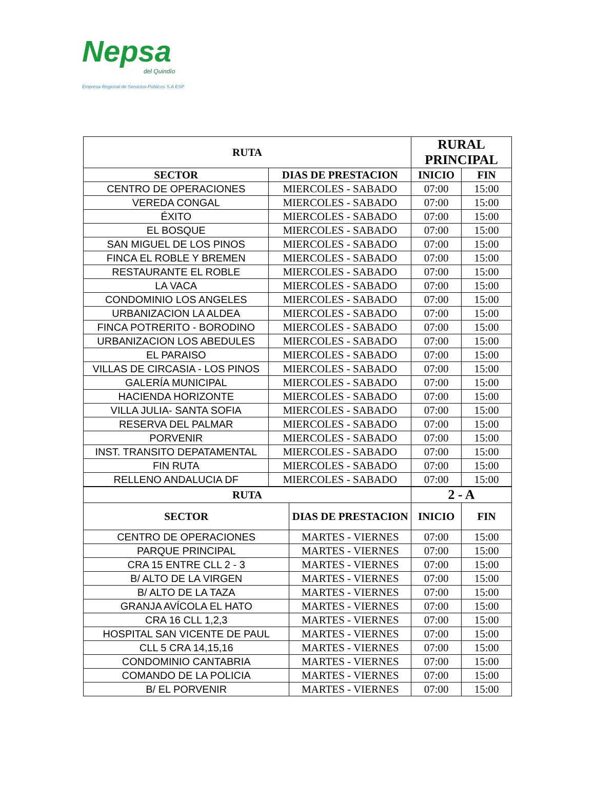Nepsa
del Quindío
Empresa Regional de Servicios Públicos S.A ESP
| RUTA | | RURAL PRINCIPAL | |
| --- | --- | --- | --- |
| SECTOR | DIAS DE PRESTACION | INICIO | FIN |
| CENTRO DE OPERACIONES | MIERCOLES - SABADO | 07:00 | 15:00 |
| VEREDA CONGAL | MIERCOLES - SABADO | 07:00 | 15:00 |
| ÉXITO | MIERCOLES - SABADO | 07:00 | 15:00 |
| EL BOSQUE | MIERCOLES - SABADO | 07:00 | 15:00 |
| SAN MIGUEL DE LOS PINOS | MIERCOLES - SABADO | 07:00 | 15:00 |
| FINCA EL ROBLE Y BREMEN | MIERCOLES - SABADO | 07:00 | 15:00 |
| RESTAURANTE EL ROBLE | MIERCOLES - SABADO | 07:00 | 15:00 |
| LA VACA | MIERCOLES - SABADO | 07:00 | 15:00 |
| CONDOMINIO LOS ANGELES | MIERCOLES - SABADO | 07:00 | 15:00 |
| URBANIZACION LA ALDEA | MIERCOLES - SABADO | 07:00 | 15:00 |
| FINCA POTRERITO - BORODINO | MIERCOLES - SABADO | 07:00 | 15:00 |
| URBANIZACION LOS ABEDULES | MIERCOLES - SABADO | 07:00 | 15:00 |
| EL PARAISO | MIERCOLES - SABADO | 07:00 | 15:00 |
| VILLAS DE CIRCASIA - LOS PINOS | MIERCOLES - SABADO | 07:00 | 15:00 |
| GALERÍA MUNICIPAL | MIERCOLES - SABADO | 07:00 | 15:00 |
| HACIENDA HORIZONTE | MIERCOLES - SABADO | 07:00 | 15:00 |
| VILLA JULIA- SANTA SOFIA | MIERCOLES - SABADO | 07:00 | 15:00 |
| RESERVA DEL PALMAR | MIERCOLES - SABADO | 07:00 | 15:00 |
| PORVENIR | MIERCOLES - SABADO | 07:00 | 15:00 |
| INST. TRANSITO DEPATAMENTAL | MIERCOLES - SABADO | 07:00 | 15:00 |
| FIN RUTA | MIERCOLES - SABADO | 07:00 | 15:00 |
| RELLENO ANDALUCIA DF | MIERCOLES - SABADO | 07:00 | 15:00 |
| RUTA | | 2 - A | |
| --- | --- | --- | --- |
| SECTOR | DIAS DE PRESTACION | INICIO | FIN |
| CENTRO DE OPERACIONES | MARTES - VIERNES | 07:00 | 15:00 |
| PARQUE PRINCIPAL | MARTES - VIERNES | 07:00 | 15:00 |
| CRA 15 ENTRE CLL 2 - 3 | MARTES - VIERNES | 07:00 | 15:00 |
| B/ ALTO DE LA VIRGEN | MARTES - VIERNES | 07:00 | 15:00 |
| B/ ALTO DE LA TAZA | MARTES - VIERNES | 07:00 | 15:00 |
| GRANJA AVÍCOLA EL HATO | MARTES - VIERNES | 07:00 | 15:00 |
| CRA 16 CLL 1,2,3 | MARTES - VIERNES | 07:00 | 15:00 |
| HOSPITAL SAN VICENTE DE PAUL | MARTES - VIERNES | 07:00 | 15:00 |
| CLL 5 CRA 14,15,16 | MARTES - VIERNES | 07:00 | 15:00 |
| CONDOMINIO CANTABRIA | MARTES - VIERNES | 07:00 | 15:00 |
| COMANDO DE LA POLICIA | MARTES - VIERNES | 07:00 | 15:00 |
| B/ EL PORVENIR | MARTES - VIERNES | 07:00 | 15:00 |